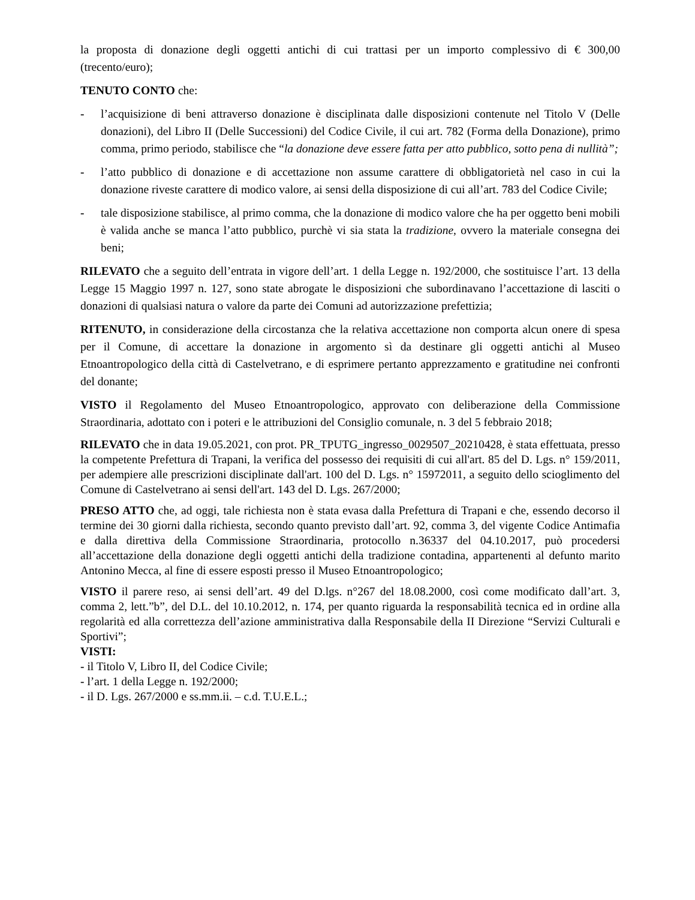la proposta di donazione degli oggetti antichi di cui trattasi per un importo complessivo di € 300,00 (trecento/euro);
TENUTO CONTO che:
- l’acquisizione di beni attraverso donazione è disciplinata dalle disposizioni contenute nel Titolo V (Delle donazioni), del Libro II (Delle Successioni) del Codice Civile, il cui art. 782 (Forma della Donazione), primo comma, primo periodo, stabilisce che “la donazione deve essere fatta per atto pubblico, sotto pena di nullità”;
- l’atto pubblico di donazione e di accettazione non assume carattere di obbligatorietà nel caso in cui la donazione riveste carattere di modico valore, ai sensi della disposizione di cui all’art. 783 del Codice Civile;
- tale disposizione stabilisce, al primo comma, che la donazione di modico valore che ha per oggetto beni mobili è valida anche se manca l’atto pubblico, purchè vi sia stata la tradizione, ovvero la materiale consegna dei beni;
RILEVATO che a seguito dell’entrata in vigore dell’art. 1 della Legge n. 192/2000, che sostituisce l’art. 13 della Legge 15 Maggio 1997 n. 127, sono state abrogate le disposizioni che subordinavano l’accettazione di lasciti o donazioni di qualsiasi natura o valore da parte dei Comuni ad autorizzazione prefettizia;
RITENUTO, in considerazione della circostanza che la relativa accettazione non comporta alcun onere di spesa per il Comune, di accettare la donazione in argomento sì da destinare gli oggetti antichi al Museo Etnoantropologico della città di Castelvetrano, e di esprimere pertanto apprezzamento e gratitudine nei confronti del donante;
VISTO il Regolamento del Museo Etnoantropologico, approvato con deliberazione della Commissione Straordinaria, adottato con i poteri e le attribuzioni del Consiglio comunale, n. 3 del 5 febbraio 2018;
RILEVATO che in data 19.05.2021, con prot. PR_TPUTG_ingresso_0029507_20210428, è stata effettuata, presso la competente Prefettura di Trapani, la verifica del possesso dei requisiti di cui all'art. 85 del D. Lgs. n° 159/2011, per adempiere alle prescrizioni disciplinate dall'art. 100 del D. Lgs. n° 15972011, a seguito dello scioglimento del Comune di Castelvetrano ai sensi dell'art. 143 del D. Lgs. 267/2000;
PRESO ATTO che, ad oggi, tale richiesta non è stata evasa dalla Prefettura di Trapani e che, essendo decorso il termine dei 30 giorni dalla richiesta, secondo quanto previsto dall’art. 92, comma 3, del vigente Codice Antimafia e dalla direttiva della Commissione Straordinaria, protocollo n.36337 del 04.10.2017, può procedersi all’accettazione della donazione degli oggetti antichi della tradizione contadina, appartenenti al defunto marito Antonino Mecca, al fine di essere esposti presso il Museo Etnoantropologico;
VISTO il parere reso, ai sensi dell’art. 49 del D.lgs. n°267 del 18.08.2000, così come modificato dall’art. 3, comma 2, lett.”b”, del D.L. del 10.10.2012, n. 174, per quanto riguarda la responsabilità tecnica ed in ordine alla regolarità ed alla correttezza dell’azione amministrativa dalla Responsabile della II Direzione “Servizi Culturali e Sportivi”;
VISTI:
- il Titolo V, Libro II, del Codice Civile;
- l’art. 1 della Legge n. 192/2000;
- il D. Lgs. 267/2000 e ss.mm.ii. – c.d. T.U.E.L.;